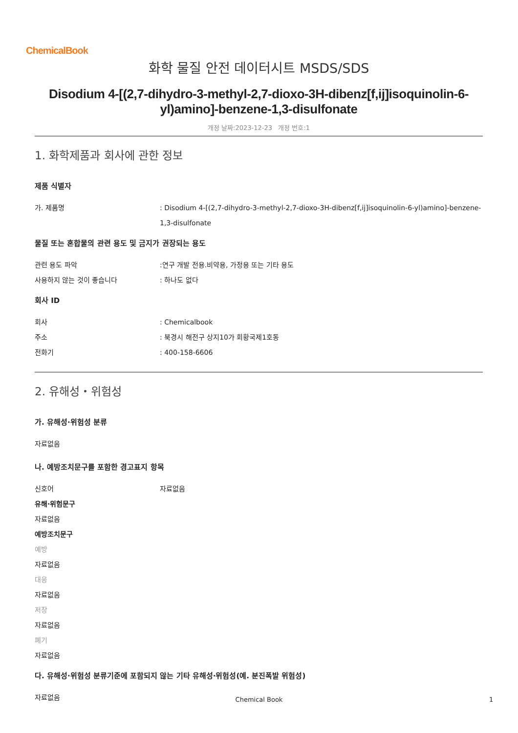ChemicalBook
화학 물질 안전 데이터시트 MSDS/SDS
Disodium 4-[(2,7-dihydro-3-methyl-2,7-dioxo-3H-dibenz[f,ij]isoquinolin-6-yl)amino]-benzene-1,3-disulfonate
개정 날짜:2023-12-23 개정 번호:1
1. 화학제품과 회사에 관한 정보
제품 식별자
가. 제품명 : Disodium 4-[(2,7-dihydro-3-methyl-2,7-dioxo-3H-dibenz[f,ij]isoquinolin-6-yl)amino]-benzene-1,3-disulfonate
물질 또는 혼합물의 관련 용도 및 금지가 권장되는 용도
관련 용도 파악 :연구 개발 전용.비약용, 가정용 또는 기타 용도
사용하지 않는 것이 좋습니다 : 하나도 없다
회사 ID
회사 : Chemicalbook
주소 : 북경시 해전구 상지10가 회황국제1호동
전화기 : 400-158-6606
2. 유해성・위험성
가. 유해성·위험성 분류
자료없음
나. 예방조치문구를 포함한 경고표지 항목
신호어 자료없음
유해·위험문구
자료없음
예방조치문구
예방
자료없음
대응
자료없음
저장
자료없음
폐기
자료없음
다. 유해성·위험성 분류기준에 포함되지 않는 기타 유해성·위험성(예. 분진폭발 위험성)
자료없음
Chemical Book 1